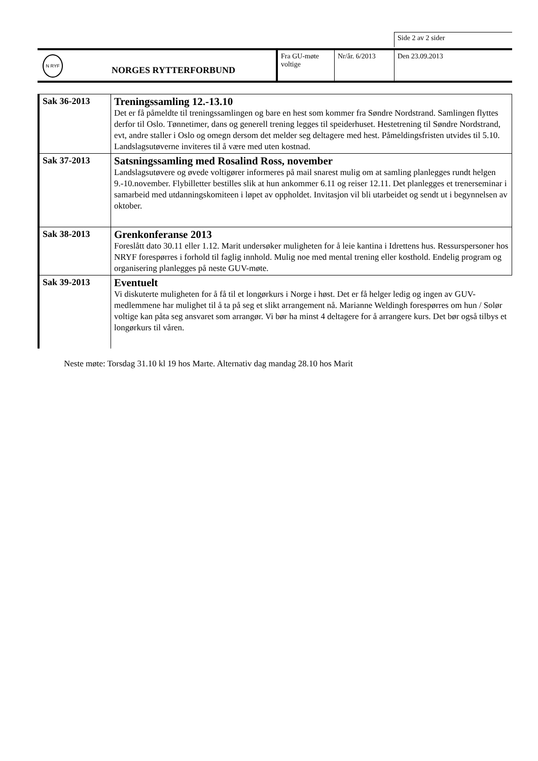Side 2 av 2 sider
N RYF
NORGES RYTTERFORBUND
Fra GU-møte voltige
Nr/år. 6/2013 Den 23.09.2013
| Sak 36-2013 | Treningssamling 12.-13.10 Det er få påmeldte til treningssamlingen og bare en hest som kommer fra Søndre Nordstrand. Samlingen flyttes derfor til Oslo. Tønnetimer, dans og generell trening legges til speiderhuset. Hestetrening til Søndre Nordstrand, evt, andre staller i Oslo og omegn dersom det melder seg deltagere med hest. Påmeldingsfristen utvides til 5.10. Landslagsutøverne inviteres til å være med uten kostnad. |
| Sak 37-2013 | Satsningssamling med Rosalind Ross, november Landslagsutøvere og øvede voltigører informeres på mail snarest mulig om at samling planlegges rundt helgen 9.-10.november. Flybilletter bestilles slik at hun ankommer 6.11 og reiser 12.11. Det planlegges et trenerseminar i samarbeid med utdanningskomiteen i løpet av oppholdet. Invitasjon vil bli utarbeidet og sendt ut i begynnelsen av oktober. |
| Sak 38-2013 | Grenkonferanse 2013 Foreslått dato 30.11 eller 1.12. Marit undersøker muligheten for å leie kantina i Idrettens hus. Ressurspersoner hos NRYF forespørres i forhold til faglig innhold. Mulig noe med mental trening eller kosthold. Endelig program og organisering planlegges på neste GUV-møte. |
| Sak 39-2013 | Eventuelt Vi diskuterte muligheten for å få til et longørkurs i Norge i høst. Det er få helger ledig og ingen av GUV-medlemmene har mulighet til å ta på seg et slikt arrangement nå. Marianne Weldingh forespørres om hun / Solør voltige kan påta seg ansvaret som arrangør. Vi bør ha minst 4 deltagere for å arrangere kurs. Det bør også tilbys et longørkurs til våren. |
Neste møte: Torsdag 31.10 kl 19 hos Marte. Alternativ dag mandag 28.10 hos Marit